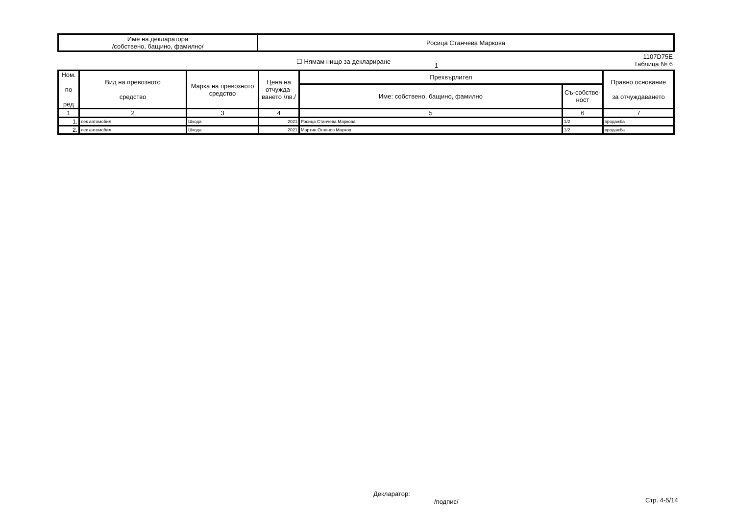| Име на декларатора /собствено, бащино, фамилно/ | Росица Станчева Маркова |
☐ Нямам нищо за деклариране
1
1107D75E
Таблица № 6
| Ном. по ред | Вид на превозното средство | Марка на превозното средство | Цена на отчужда-ването /лв./ | Прехвърлител | | Правно основание за отчуждаването |
| --- | --- | --- | --- | --- | --- | --- |
| | | | | Име: собствено, бащино, фамилно | Съ-собстве-ност | |
| 1 | 2 | 3 | 4 | 5 | 6 | 7 |
| 1. | лек автомобил | Шкода | 2021 | Росица Станчева Маркова | 1/2 | продажба |
| 2. | лек автомобил | Шкода | 2021 | Мартин Огнянов Марков | 1/2 | продажба |
Декларатор:
/подпис/ Стр. 4-5/14